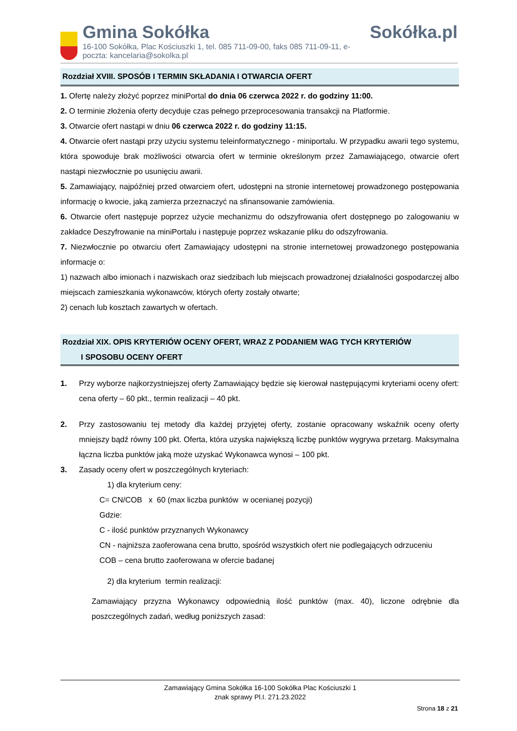Gmina Sokółka
16-100 Sokółka, Plac Kościuszki 1, tel. 085 711-09-00, faks 085 711-09-11, e-poczta: kancelaria@sokolka.pl
Sokółka.pl
Rozdział XVIII. SPOSÓB I TERMIN SKŁADANIA I OTWARCIA OFERT
1. Ofertę należy złożyć poprzez miniPortal do dnia 06 czerwca 2022 r. do godziny 11:00.
2. O terminie złożenia oferty decyduje czas pełnego przeprocesowania transakcji na Platformie.
3. Otwarcie ofert nastąpi w dniu 06 czerwca 2022 r. do godziny 11:15.
4. Otwarcie ofert nastąpi przy użyciu systemu teleinformatycznego - miniportalu. W przypadku awarii tego systemu, która spowoduje brak możliwości otwarcia ofert w terminie określonym przez Zamawiającego, otwarcie ofert nastąpi niezwłocznie po usunięciu awarii.
5. Zamawiający, najpóźniej przed otwarciem ofert, udostępni na stronie internetowej prowadzonego postępowania informację o kwocie, jaką zamierza przeznaczyć na sfinansowanie zamówienia.
6. Otwarcie ofert następuje poprzez użycie mechanizmu do odszyfrowania ofert dostępnego po zalogowaniu w zakładce Deszyfrowanie na miniPortalu i następuje poprzez wskazanie pliku do odszyfrowania.
7. Niezwłocznie po otwarciu ofert Zamawiający udostępni na stronie internetowej prowadzonego postępowania informacje o:
1) nazwach albo imionach i nazwiskach oraz siedzibach lub miejscach prowadzonej działalności gospodarczej albo miejscach zamieszkania wykonawców, których oferty zostały otwarte;
2) cenach lub kosztach zawartych w ofertach.
Rozdział XIX. OPIS KRYTERIÓW OCENY OFERT, WRAZ Z PODANIEM WAG TYCH KRYTERIÓW
I SPOSOBU OCENY OFERT
1. Przy wyborze najkorzystniejszej oferty Zamawiający będzie się kierował następującymi kryteriami oceny ofert: cena oferty – 60 pkt., termin realizacji – 40 pkt.
2. Przy zastosowaniu tej metody dla każdej przyjętej oferty, zostanie opracowany wskaźnik oceny oferty mniejszy bądź równy 100 pkt. Oferta, która uzyska największą liczbę punktów wygrywa przetarg. Maksymalna łączna liczba punktów jaką może uzyskać Wykonawca wynosi – 100 pkt.
3. Zasady oceny ofert w poszczególnych kryteriach:
1) dla kryterium ceny:
C= CN/COB x 60 (max liczba punktów w ocenianej pozycji)
Gdzie:
C - ilość punktów przyznanych Wykonawcy
CN - najniższa zaoferowana cena brutto, spośród wszystkich ofert nie podlegających odrzuceniu
COB – cena brutto zaoferowana w ofercie badanej
2) dla kryterium termin realizacji:
Zamawiający przyzna Wykonawcy odpowiednią ilość punktów (max. 40), liczone odrębnie dla poszczególnych zadań, według poniższych zasad:
Zamawiający Gmina Sokółka 16-100 Sokółka Plac Kościuszki 1
znak sprawy Pl.I. 271.23.2022
Strona 18 z 21